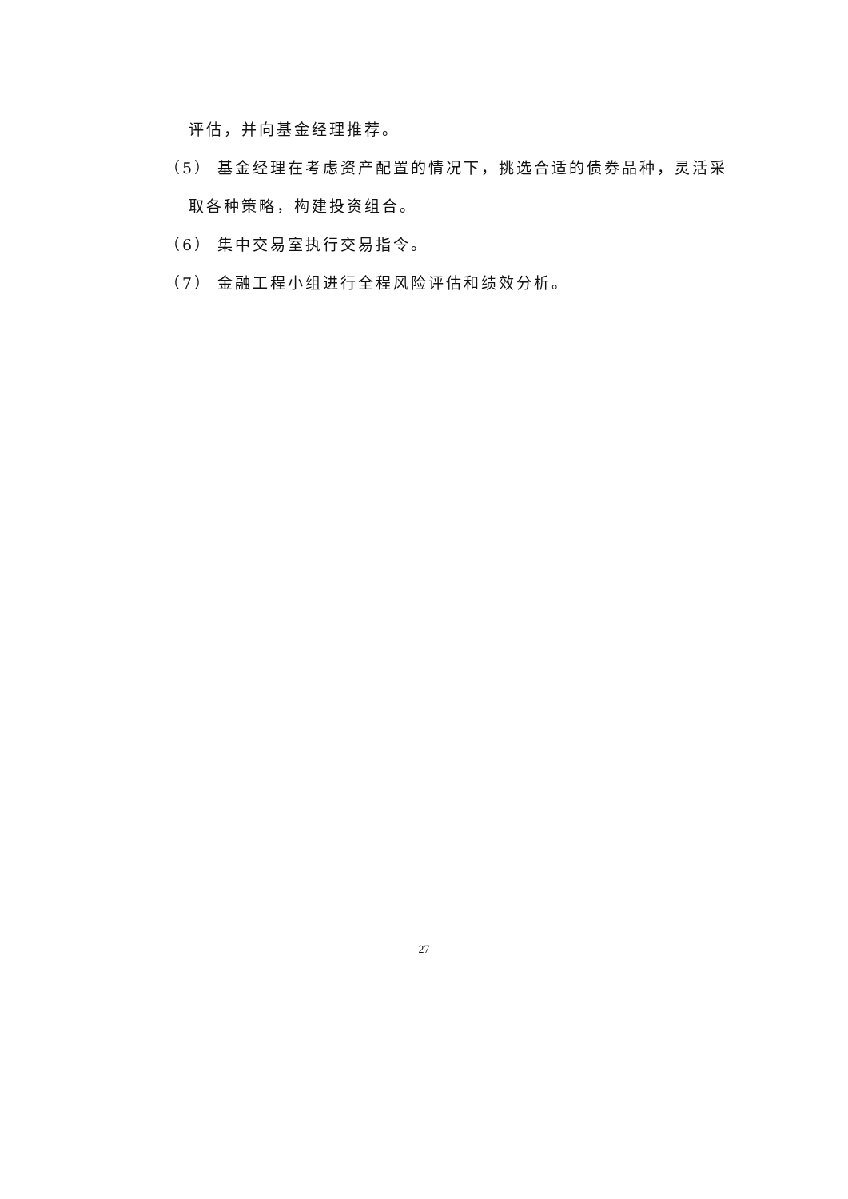评估，并向基金经理推荐。
（5） 基金经理在考虑资产配置的情况下，挑选合适的债券品种，灵活采
取各种策略，构建投资组合。
（6） 集中交易室执行交易指令。
（7） 金融工程小组进行全程风险评估和绩效分析。
27